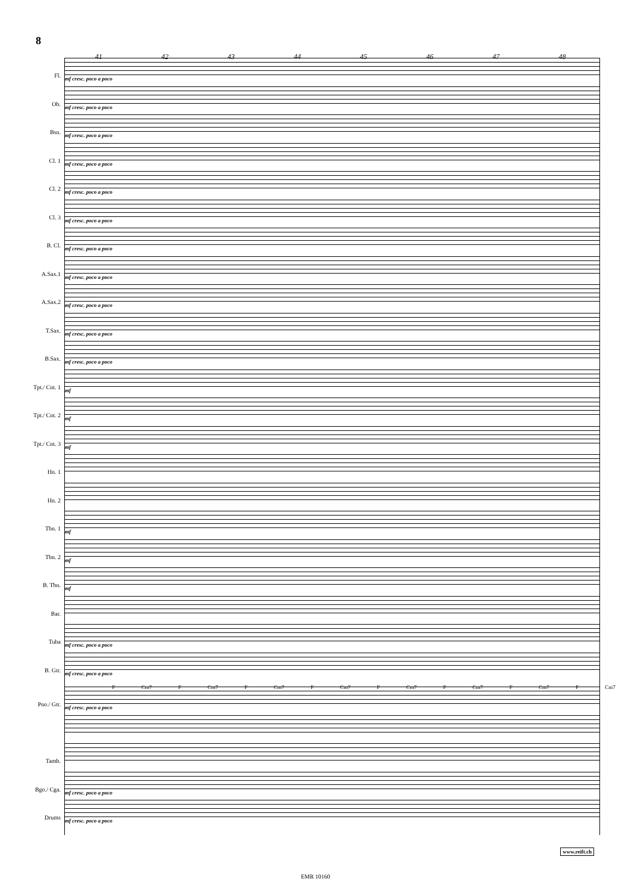8
41 42 43 44 45 46 47 48
Fl.
mf cresc. poco a poco
Ob.
mf cresc. poco a poco
Bsn.
mf cresc. poco a poco
Cl. 1
mf cresc. poco a poco
Cl. 2
mf cresc. poco a poco
Cl. 3
mf cresc. poco a poco
B. Cl.
mf cresc. poco a poco
A.Sax.1
mf cresc. poco a poco
A.Sax.2
mf cresc. poco a poco
T.Sax.
mf cresc. poco a poco
B.Sax.
mf cresc. poco a poco
Tpt./ Cnt. 1
mf
Tpt./ Cnt. 2
mf
Tpt./ Cnt. 3
mf
Hn. 1
Hn. 2
Tbn. 1
mf
Tbn. 2
mf
B. Tbn.
mf
Bar.
Tuba
mf cresc. poco a poco
B. Gtr.
mf cresc. poco a poco
F Cm7 F Cm7 F Cm7 F Cm7 F Cm7 F Cm7 F Cm7 F Cm7
Pno./ Gtr.
mf cresc. poco a poco
Tamb.
Bgo./ Cga.
mf cresc. poco a poco
Drums
mf cresc. poco a poco
www.reift.ch
EMR 10160